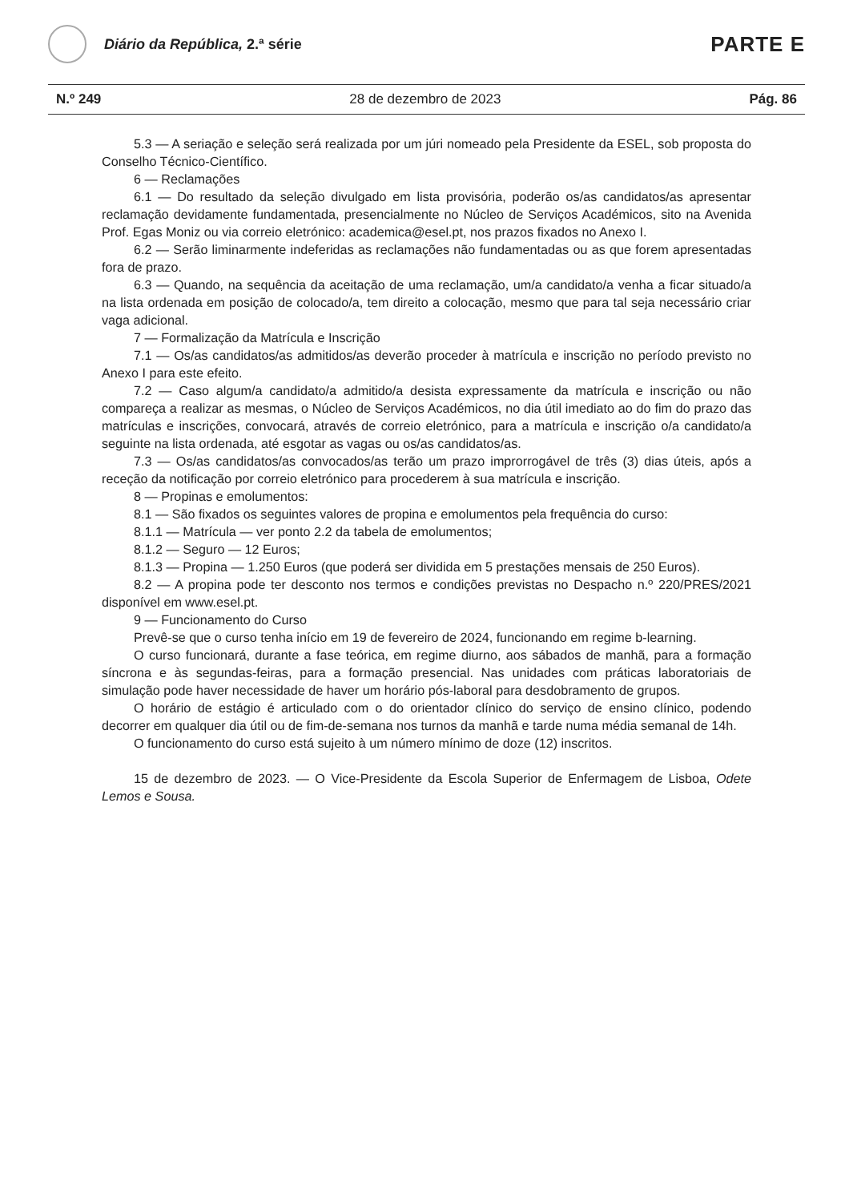Diário da República, 2.ª série
PARTE E
N.º 249 28 de dezembro de 2023 Pág. 86
5.3 — A seriação e seleção será realizada por um júri nomeado pela Presidente da ESEL, sob proposta do Conselho Técnico-Científico.
6 — Reclamações
6.1 — Do resultado da seleção divulgado em lista provisória, poderão os/as candidatos/as apresentar reclamação devidamente fundamentada, presencialmente no Núcleo de Serviços Académicos, sito na Avenida Prof. Egas Moniz ou via correio eletrónico: academica@esel.pt, nos prazos fixados no Anexo I.
6.2 — Serão liminarmente indeferidas as reclamações não fundamentadas ou as que forem apresentadas fora de prazo.
6.3 — Quando, na sequência da aceitação de uma reclamação, um/a candidato/a venha a ficar situado/a na lista ordenada em posição de colocado/a, tem direito a colocação, mesmo que para tal seja necessário criar vaga adicional.
7 — Formalização da Matrícula e Inscrição
7.1 — Os/as candidatos/as admitidos/as deverão proceder à matrícula e inscrição no período previsto no Anexo I para este efeito.
7.2 — Caso algum/a candidato/a admitido/a desista expressamente da matrícula e inscrição ou não compareça a realizar as mesmas, o Núcleo de Serviços Académicos, no dia útil imediato ao do fim do prazo das matrículas e inscrições, convocará, através de correio eletrónico, para a matrícula e inscrição o/a candidato/a seguinte na lista ordenada, até esgotar as vagas ou os/as candidatos/as.
7.3 — Os/as candidatos/as convocados/as terão um prazo improrrogável de três (3) dias úteis, após a receção da notificação por correio eletrónico para procederem à sua matrícula e inscrição.
8 — Propinas e emolumentos:
8.1 — São fixados os seguintes valores de propina e emolumentos pela frequência do curso:
8.1.1 — Matrícula — ver ponto 2.2 da tabela de emolumentos;
8.1.2 — Seguro — 12 Euros;
8.1.3 — Propina — 1.250 Euros (que poderá ser dividida em 5 prestações mensais de 250 Euros).
8.2 — A propina pode ter desconto nos termos e condições previstas no Despacho n.º 220/PRES/2021 disponível em www.esel.pt.
9 — Funcionamento do Curso
Prevê-se que o curso tenha início em 19 de fevereiro de 2024, funcionando em regime b-learning.
O curso funcionará, durante a fase teórica, em regime diurno, aos sábados de manhã, para a formação síncrona e às segundas-feiras, para a formação presencial. Nas unidades com práticas laboratoriais de simulação pode haver necessidade de haver um horário pós-laboral para desdobramento de grupos.
O horário de estágio é articulado com o do orientador clínico do serviço de ensino clínico, podendo decorrer em qualquer dia útil ou de fim-de-semana nos turnos da manhã e tarde numa média semanal de 14h.
O funcionamento do curso está sujeito à um número mínimo de doze (12) inscritos.
15 de dezembro de 2023. — O Vice-Presidente da Escola Superior de Enfermagem de Lisboa, Odete Lemos e Sousa.